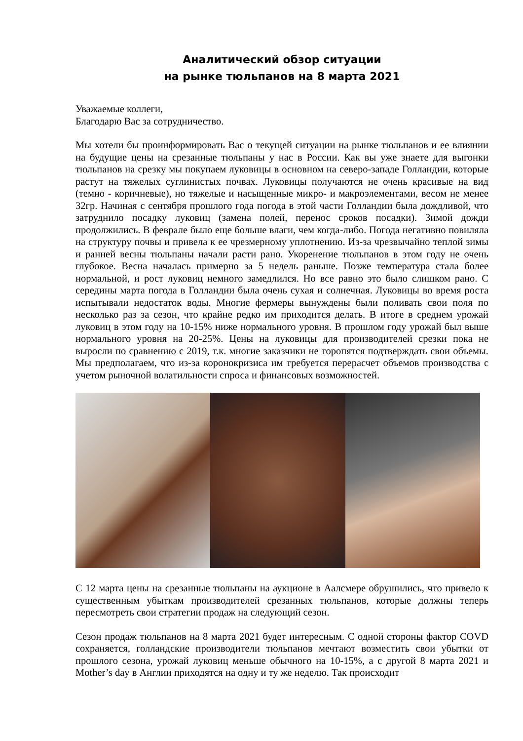Аналитический обзор ситуации
на рынке тюльпанов на 8 марта 2021
Уважаемые коллеги,
Благодарю Вас за сотрудничество.
Мы хотели бы проинформировать Вас о текущей ситуации на рынке тюльпанов и ее влиянии на будущие цены на срезанные тюльпаны у нас в России. Как вы уже знаете для выгонки тюльпанов на срезку мы покупаем луковицы в основном на северо-западе Голландии, которые растут на тяжелых суглинистых почвах. Луковицы получаются не очень красивые на вид (темно - коричневые), но тяжелые и насыщенные микро- и макроэлементами, весом не менее 32гр. Начиная с сентября прошлого года погода в этой части Голландии была дождливой, что затруднило посадку луковиц (замена полей, перенос сроков посадки). Зимой дожди продолжились. В феврале было еще больше влаги, чем когда-либо. Погода негативно повиляла на структуру почвы и привела к ее чрезмерному уплотнению. Из-за чрезвычайно теплой зимы и ранней весны тюльпаны начали расти рано. Укоренение тюльпанов в этом году не очень глубокое. Весна началась примерно за 5 недель раньше. Позже температура стала более нормальной, и рост луковиц немного замедлился. Но все равно это было слишком рано. С середины марта погода в Голландии была очень сухая и солнечная. Луковицы во время роста испытывали недостаток воды. Многие фермеры вынуждены были поливать свои поля по несколько раз за сезон, что крайне редко им приходится делать. В итоге в среднем урожай луковиц в этом году на 10-15% ниже нормального уровня. В прошлом году урожай был выше нормального уровня на 20-25%. Цены на луковицы для производителей срезки пока не выросли по сравнению с 2019, т.к. многие заказчики не торопятся подтверждать свои объемы. Мы предполагаем, что из-за коронокризиса им требуется перерасчет объемов производства с учетом рыночной волатильности спроса и финансовых возможностей.
С 12 марта цены на срезанные тюльпаны на аукционе в Аалсмере обрушились, что привело к существенным убыткам производителей срезанных тюльпанов, которые должны теперь пересмотреть свои стратегии продаж на следующий сезон.
Сезон продаж тюльпанов на 8 марта 2021 будет интересным. С одной стороны фактор COVD сохраняется, голландские производители тюльпанов мечтают возместить свои убытки от прошлого сезона, урожай луковиц меньше обычного на 10-15%, а с другой 8 марта 2021 и Mother’s day в Англии приходятся на одну и ту же неделю. Так происходит